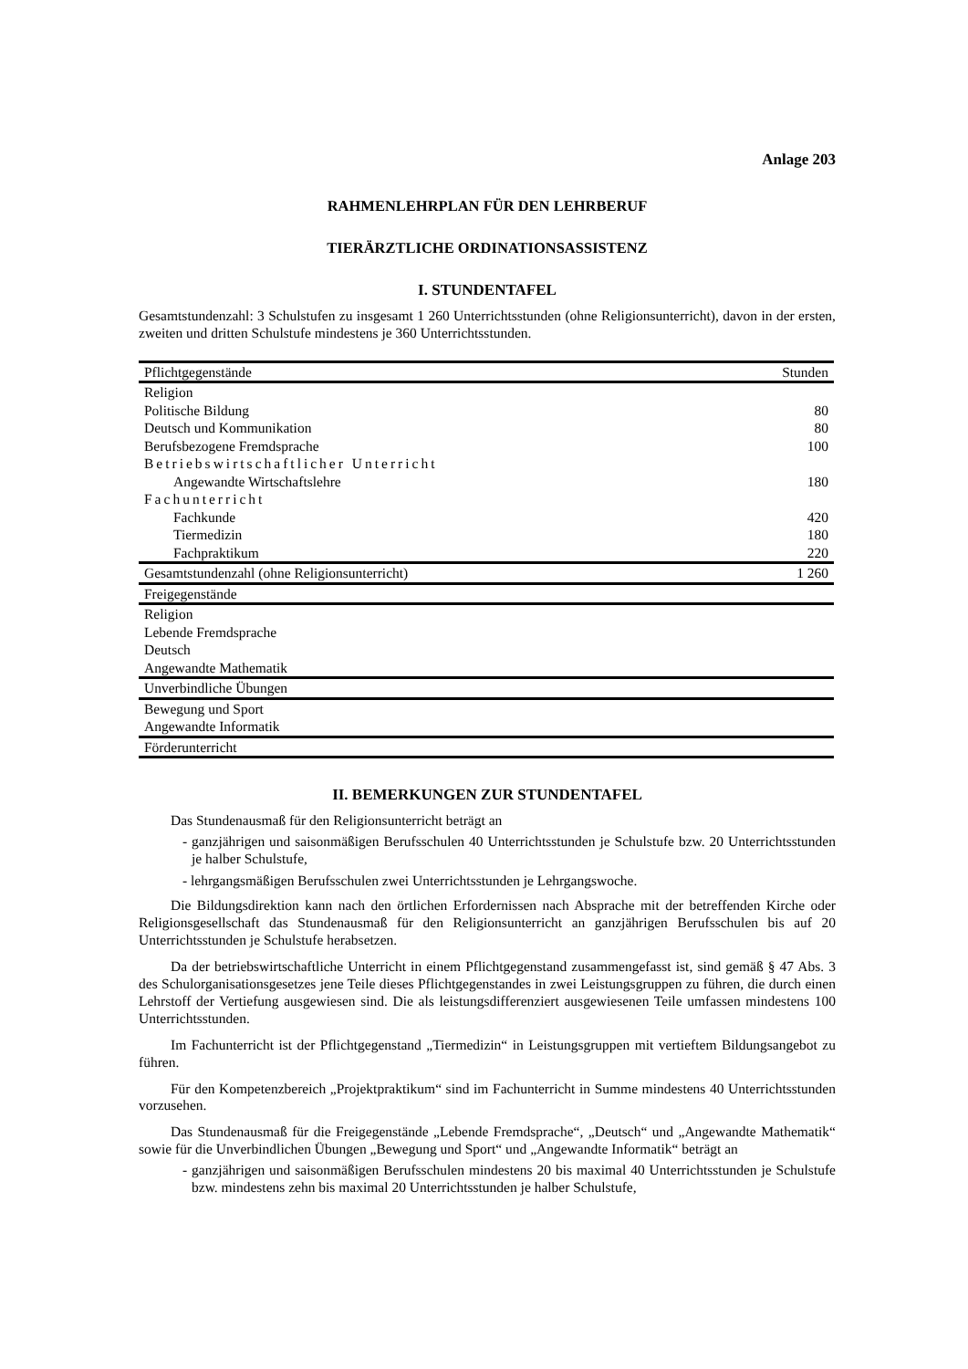Anlage 203
RAHMENLEHRPLAN FÜR DEN LEHRBERUF
TIERÄRZTLICHE ORDINATIONSASSISTENZ
I. STUNDENTAFEL
Gesamtstundenzahl: 3 Schulstufen zu insgesamt 1 260 Unterrichtsstunden (ohne Religionsunterricht), davon in der ersten, zweiten und dritten Schulstufe mindestens je 360 Unterrichtsstunden.
| Pflichtgegenstände | Stunden |
| Religion | |
| Politische Bildung | 80 |
| Deutsch und Kommunikation | 80 |
| Berufsbezogene Fremdsprache | 100 |
| Betriebswirtschaftlicher Unterricht | |
| Angewandte Wirtschaftslehre | 180 |
| Fachunterricht | |
| Fachkunde | 420 |
| Tiermedizin | 180 |
| Fachpraktikum | 220 |
| Gesamtstundenzahl (ohne Religionsunterricht) | 1 260 |
| Freigegenstände | |
| Religion | |
| Lebende Fremdsprache | |
| Deutsch | |
| Angewandte Mathematik | |
| Unverbindliche Übungen | |
| Bewegung und Sport | |
| Angewandte Informatik | |
| Förderunterricht | |
II. BEMERKUNGEN ZUR STUNDENTAFEL
Das Stundenausmaß für den Religionsunterricht beträgt an
- ganzjährigen und saisonmäßigen Berufsschulen 40 Unterrichtsstunden je Schulstufe bzw. 20 Unterrichtsstunden je halber Schulstufe,
- lehrgangsmäßigen Berufsschulen zwei Unterrichtsstunden je Lehrgangswoche.
Die Bildungsdirektion kann nach den örtlichen Erfordernissen nach Absprache mit der betreffenden Kirche oder Religionsgesellschaft das Stundenausmaß für den Religionsunterricht an ganzjährigen Berufsschulen bis auf 20 Unterrichtsstunden je Schulstufe herabsetzen.
Da der betriebswirtschaftliche Unterricht in einem Pflichtgegenstand zusammengefasst ist, sind gemäß § 47 Abs. 3 des Schulorganisationsgesetzes jene Teile dieses Pflichtgegenstandes in zwei Leistungsgruppen zu führen, die durch einen Lehrstoff der Vertiefung ausgewiesen sind. Die als leistungsdifferenziert ausgewiesenen Teile umfassen mindestens 100 Unterrichtsstunden.
Im Fachunterricht ist der Pflichtgegenstand „Tiermedizin“ in Leistungsgruppen mit vertieftem Bildungsangebot zu führen.
Für den Kompetenzbereich „Projektpraktikum“ sind im Fachunterricht in Summe mindestens 40 Unterrichtsstunden vorzusehen.
Das Stundenausmaß für die Freigegenstände „Lebende Fremdsprache“, „Deutsch“ und „Angewandte Mathematik“ sowie für die Unverbindlichen Übungen „Bewegung und Sport“ und „Angewandte Informatik“ beträgt an
- ganzjährigen und saisonmäßigen Berufsschulen mindestens 20 bis maximal 40 Unterrichtsstunden je Schulstufe bzw. mindestens zehn bis maximal 20 Unterrichtsstunden je halber Schulstufe,